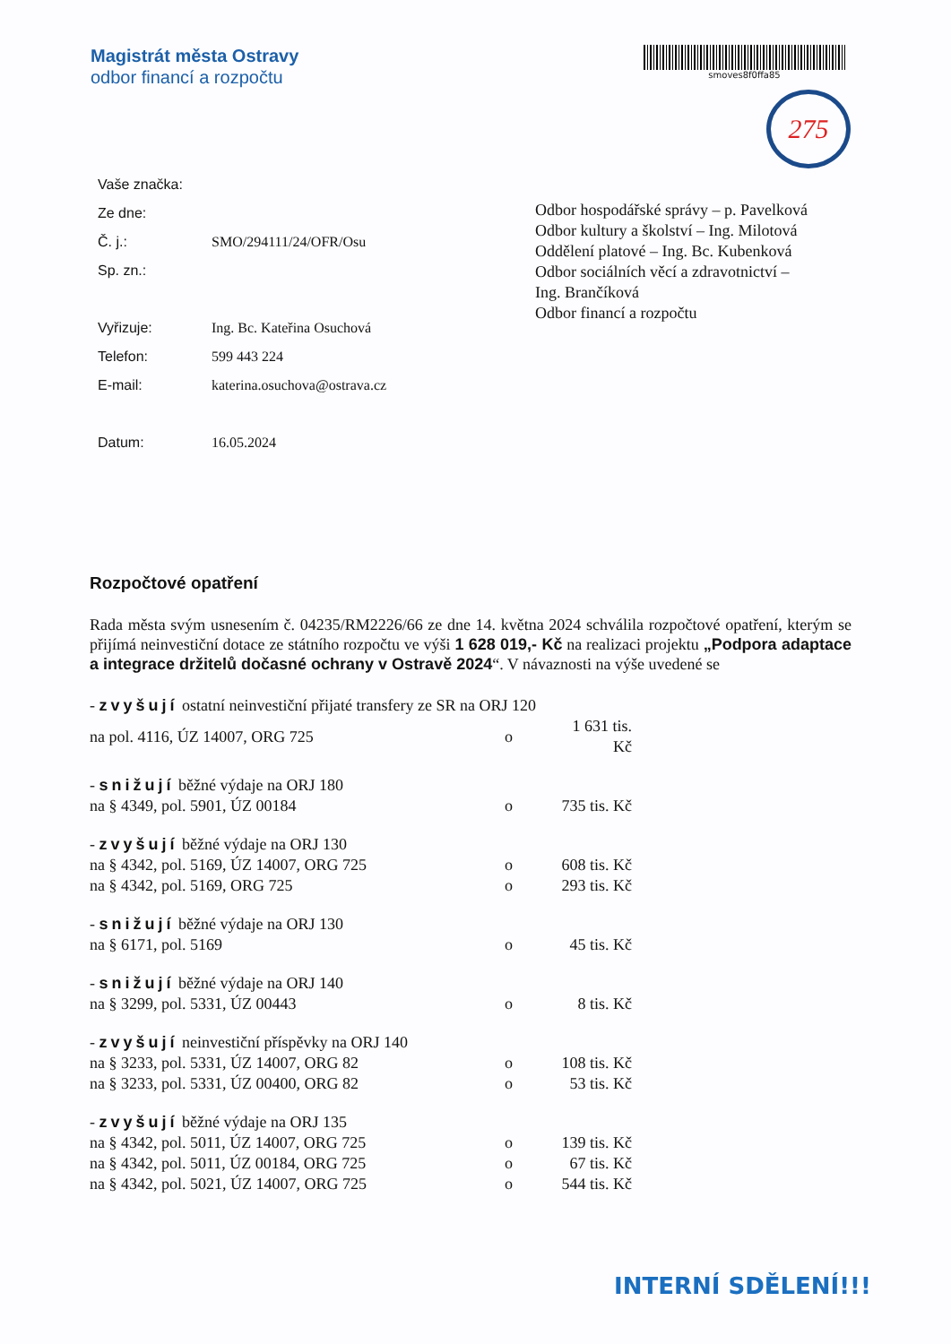Magistrát města Ostravy
odbor financí a rozpočtu
smoves8f0ffa85
275
| Vaše značka: | |
| Ze dne: | |
| Č. j.: | SMO/294111/24/OFR/Osu |
| Sp. zn.: | |
| Vyřizuje: | Ing. Bc. Kateřina Osuchová |
| Telefon: | 599 443 224 |
| E-mail: | katerina.osuchova@ostrava.cz |
| Datum: | 16.05.2024 |
Odbor hospodářské správy – p. Pavelková
Odbor kultury a školství – Ing. Milotová
Oddělení platové – Ing. Bc. Kubenková
Odbor sociálních věcí a zdravotnictví –
Ing. Brančíková
Odbor financí a rozpočtu
Rozpočtové opatření
Rada města svým usnesením č. 04235/RM2226/66 ze dne 14. května 2024 schválila rozpočtové opatření, kterým se přijímá neinvestiční dotace ze státního rozpočtu ve výši 1 628 019,- Kč na realizaci projektu „Podpora adaptace a integrace držitelů dočasné ochrany v Ostravě 2024“. V návaznosti na výše uvedené se
| - zvyšují ostatní neinvestiční přijaté transfery ze SR na ORJ 120 | | |
| na pol. 4116, ÚZ 14007, ORG 725 | o | 1 631 tis. Kč |
| - snižují běžné výdaje na ORJ 180 | | |
| na § 4349, pol. 5901, ÚZ 00184 | o | 735 tis. Kč |
| - zvyšují běžné výdaje na ORJ 130 | | |
| na § 4342, pol. 5169, ÚZ 14007, ORG 725 | o | 608 tis. Kč |
| na § 4342, pol. 5169, ORG 725 | o | 293 tis. Kč |
| - snižují běžné výdaje na ORJ 130 | | |
| na § 6171, pol. 5169 | o | 45 tis. Kč |
| - snižují běžné výdaje na ORJ 140 | | |
| na § 3299, pol. 5331, ÚZ 00443 | o | 8 tis. Kč |
| - zvyšují neinvestiční příspěvky na ORJ 140 | | |
| na § 3233, pol. 5331, ÚZ 14007, ORG 82 | o | 108 tis. Kč |
| na § 3233, pol. 5331, ÚZ 00400, ORG 82 | o | 53 tis. Kč |
| - zvyšují běžné výdaje na ORJ 135 | | |
| na § 4342, pol. 5011, ÚZ 14007, ORG 725 | o | 139 tis. Kč |
| na § 4342, pol. 5011, ÚZ 00184, ORG 725 | o | 67 tis. Kč |
| na § 4342, pol. 5021, ÚZ 14007, ORG 725 | o | 544 tis. Kč |
INTERNÍ SDĚLENÍ!!!